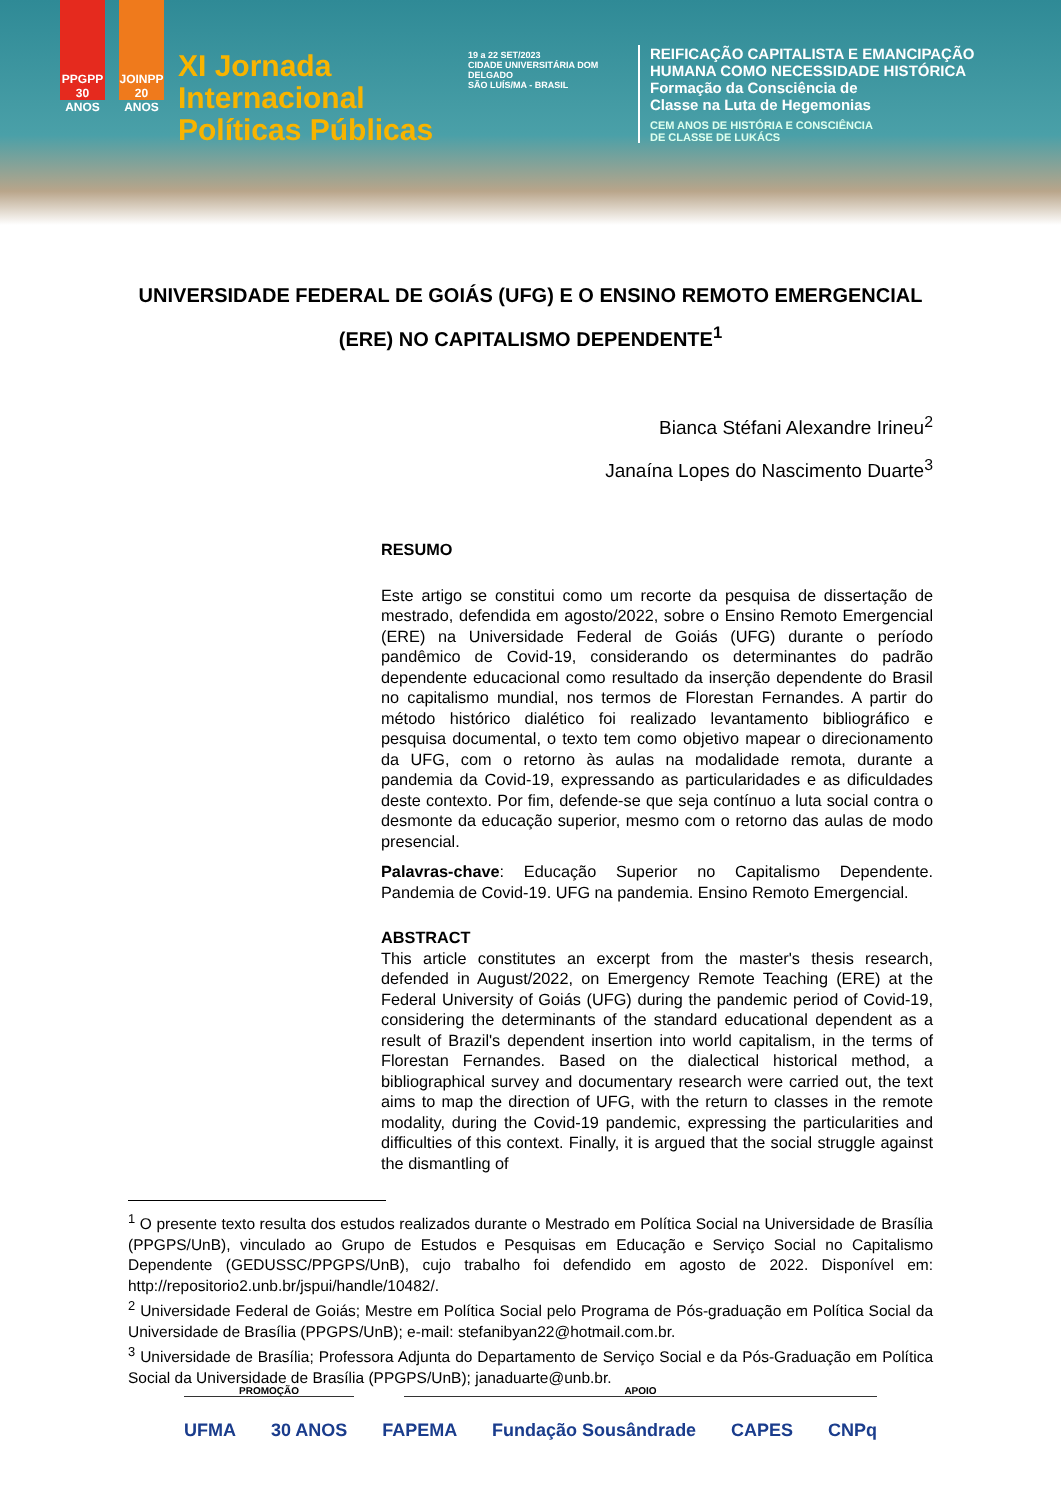PPGPP 30 ANOS
JOINPP 20 ANOS
XI Jornada Internacional Políticas Públicas
19 a 22 SET/2023
CIDADE UNIVERSITÁRIA DOM DELGADO
SÃO LUÍS/MA - BRASIL
REIFICAÇÃO CAPITALISTA E EMANCIPAÇÃO
HUMANA COMO NECESSIDADE HISTÓRICA
Formação da Consciência de
Classe na Luta de Hegemonias
CEM ANOS DE HISTÓRIA E CONSCIÊNCIA
DE CLASSE DE LUKÁCS
UNIVERSIDADE FEDERAL DE GOIÁS (UFG) E O ENSINO REMOTO EMERGENCIAL (ERE) NO CAPITALISMO DEPENDENTE<sup>1</sup>
Bianca Stéfani Alexandre Irineu<sup>2</sup>
Janaína Lopes do Nascimento Duarte<sup>3</sup>
RESUMO
Este artigo se constitui como um recorte da pesquisa de dissertação de mestrado, defendida em agosto/2022, sobre o Ensino Remoto Emergencial (ERE) na Universidade Federal de Goiás (UFG) durante o período pandêmico de Covid-19, considerando os determinantes do padrão dependente educacional como resultado da inserção dependente do Brasil no capitalismo mundial, nos termos de Florestan Fernandes. A partir do método histórico dialético foi realizado levantamento bibliográfico e pesquisa documental, o texto tem como objetivo mapear o direcionamento da UFG, com o retorno às aulas na modalidade remota, durante a pandemia da Covid-19, expressando as particularidades e as dificuldades deste contexto. Por fim, defende-se que seja contínuo a luta social contra o desmonte da educação superior, mesmo com o retorno das aulas de modo presencial.
Palavras-chave: Educação Superior no Capitalismo Dependente. Pandemia de Covid-19. UFG na pandemia. Ensino Remoto Emergencial.
ABSTRACT
This article constitutes an excerpt from the master's thesis research, defended in August/2022, on Emergency Remote Teaching (ERE) at the Federal University of Goiás (UFG) during the pandemic period of Covid-19, considering the determinants of the standard educational dependent as a result of Brazil's dependent insertion into world capitalism, in the terms of Florestan Fernandes. Based on the dialectical historical method, a bibliographical survey and documentary research were carried out, the text aims to map the direction of UFG, with the return to classes in the remote modality, during the Covid-19 pandemic, expressing the particularities and difficulties of this context. Finally, it is argued that the social struggle against the dismantling of
<sup>1</sup> O presente texto resulta dos estudos realizados durante o Mestrado em Política Social na Universidade de Brasília (PPGPS/UnB), vinculado ao Grupo de Estudos e Pesquisas em Educação e Serviço Social no Capitalismo Dependente (GEDUSSC/PPGPS/UnB), cujo trabalho foi defendido em agosto de 2022. Disponível em: http://repositorio2.unb.br/jspui/handle/10482/.
<sup>2</sup> Universidade Federal de Goiás; Mestre em Política Social pelo Programa de Pós-graduação em Política Social da Universidade de Brasília (PPGPS/UnB); e-mail: stefanibyan22@hotmail.com.br.
<sup>3</sup> Universidade de Brasília; Professora Adjunta do Departamento de Serviço Social e da Pós-Graduação em Política Social da Universidade de Brasília (PPGPS/UnB); janaduarte@unb.br.
PROMOÇÃO APOIO
UFMA 30 ANOS FAPEMA Fundação Sousândrade CAPES CNPq